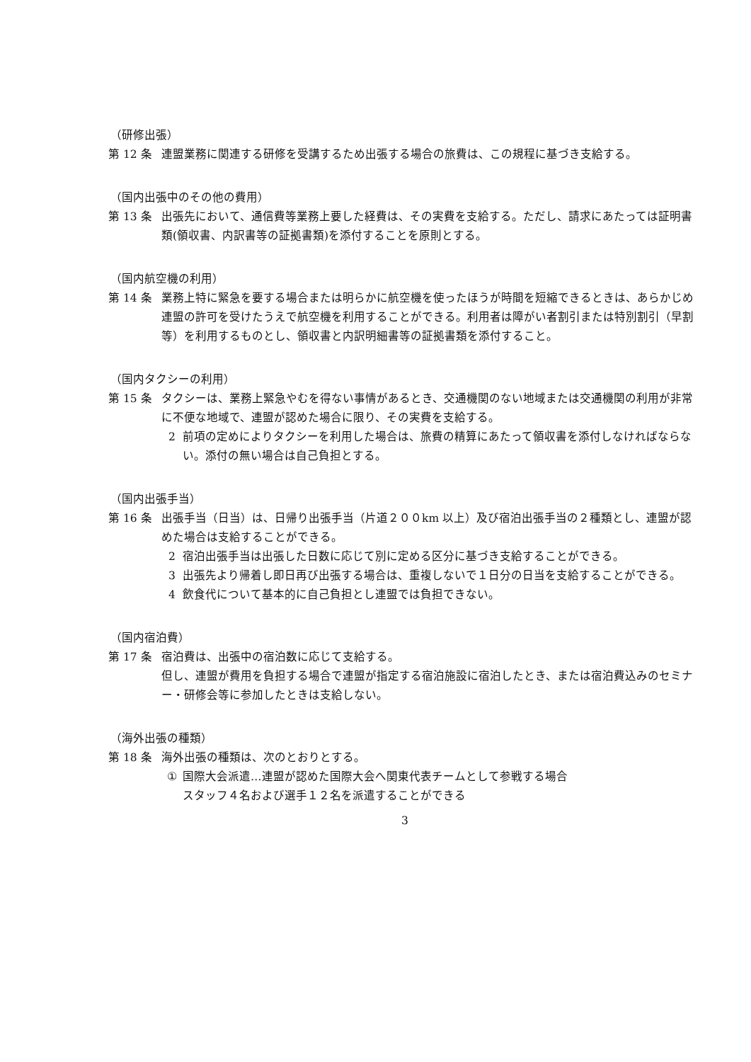（研修出張）
第 12 条 連盟業務に関連する研修を受講するため出張する場合の旅費は、この規程に基づき支給する。
（国内出張中のその他の費用）
第 13 条 出張先において、通信費等業務上要した経費は、その実費を支給する。ただし、請求にあたっては証明書類(領収書、内訳書等の証拠書類)を添付することを原則とする。
（国内航空機の利用）
第 14 条 業務上特に緊急を要する場合または明らかに航空機を使ったほうが時間を短縮できるときは、あらかじめ連盟の許可を受けたうえで航空機を利用することができる。利用者は障がい者割引または特別割引（早割等）を利用するものとし、領収書と内訳明細書等の証拠書類を添付すること。
（国内タクシーの利用）
第 15 条 タクシーは、業務上緊急やむを得ない事情があるとき、交通機関のない地域または交通機関の利用が非常に不便な地域で、連盟が認めた場合に限り、その実費を支給する。
2 前項の定めによりタクシーを利用した場合は、旅費の精算にあたって領収書を添付しなければならない。添付の無い場合は自己負担とする。
（国内出張手当）
第 16 条 出張手当（日当）は、日帰り出張手当（片道２００km 以上）及び宿泊出張手当の２種類とし、連盟が認めた場合は支給することができる。
2 宿泊出張手当は出張した日数に応じて別に定める区分に基づき支給することができる。
3 出張先より帰着し即日再び出張する場合は、重複しないで１日分の日当を支給することができる。
4 飲食代について基本的に自己負担とし連盟では負担できない。
（国内宿泊費）
第 17 条 宿泊費は、出張中の宿泊数に応じて支給する。
但し、連盟が費用を負担する場合で連盟が指定する宿泊施設に宿泊したとき、または宿泊費込みのセミナー・研修会等に参加したときは支給しない。
（海外出張の種類）
第 18 条 海外出張の種類は、次のとおりとする。
① 国際大会派遣…連盟が認めた国際大会へ関東代表チームとして参戦する場合
スタッフ４名および選手１２名を派遣することができる
3